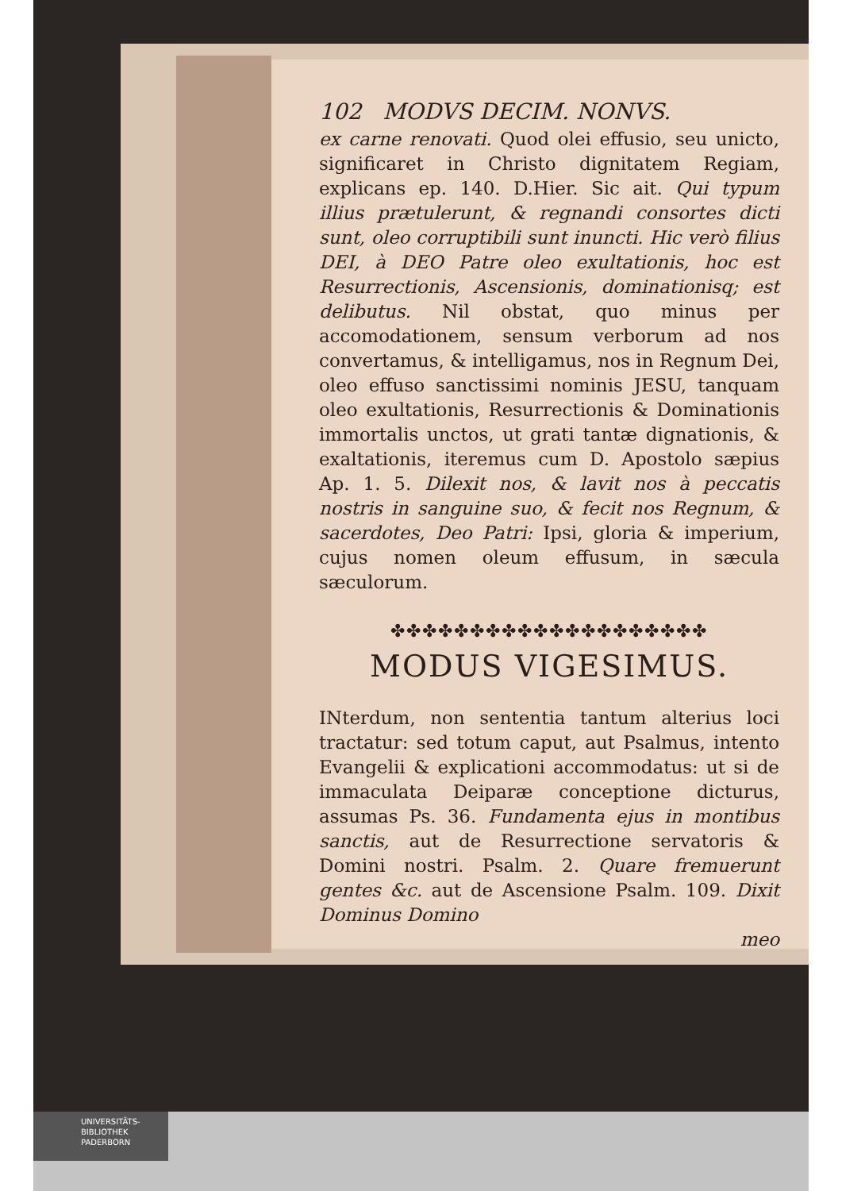102 MODVS DECIM. NONVS.
ex carne renovati. Quod olei effusio, seu unicto, significaret in Christo dignitatem Regiam, explicans ep. 140. D.Hier. Sic ait. Qui typum illius prætulerunt, & regnandi consortes dicti sunt, oleo corruptibili sunt inuncti. Hic verò filius DEI, à DEO Patre oleo exultationis, hoc est Resurrectionis, Ascensionis, dominationisq; est delibutus. Nil obstat, quo minus per accomodationem, sensum verborum ad nos convertamus, & intelligamus, nos in Regnum Dei, oleo effuso sanctissimi nominis JESU, tanquam oleo exultationis, Resurrectionis & Dominationis immortalis unctos, ut grati tantæ dignationis, & exaltationis, iteremus cum D. Apostolo sæpius Ap. 1. 5. Dilexit nos, & lavit nos à peccatis nostris in sanguine suo, & fecit nos Regnum, & sacerdotes, Deo Patri: Ipsi, gloria & imperium, cujus nomen oleum effusum, in sæcula sæculorum.
✤✤✤✤✤✤✤✤✤✤✤✤✤✤✤✤✤✤✤✤
MODUS VIGESIMUS.
INterdum, non sententia tantum alterius loci tractatur: sed totum caput, aut Psalmus, intento Evangelii & explicationi accommodatus: ut si de immaculata Deiparæ conceptione dicturus, assumas Ps. 36. Fundamenta ejus in montibus sanctis, aut de Resurrectione servatoris & Domini nostri. Psalm. 2. Quare fremuerunt gentes &c. aut de Ascensione Psalm. 109. Dixit Dominus Domino
meo
UNIVERSITÄTS-
BIBLIOTHEK
PADERBORN